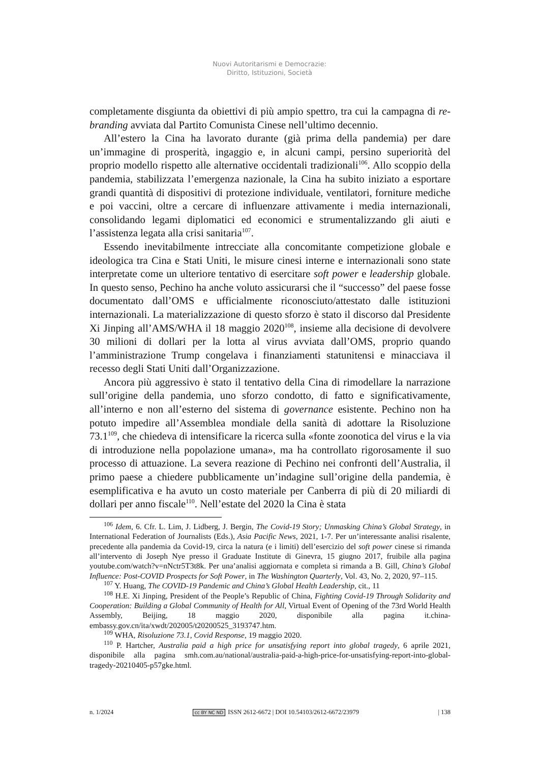Nuovi Autoritarismi e Democrazie:
Diritto, Istituzioni, Società
completamente disgiunta da obiettivi di più ampio spettro, tra cui la campagna di re-branding avviata dal Partito Comunista Cinese nell’ultimo decennio.
All’estero la Cina ha lavorato durante (già prima della pandemia) per dare un’immagine di prosperità, ingaggio e, in alcuni campi, persino superiorità del proprio modello rispetto alle alternative occidentali tradizionali<sup>106</sup>. Allo scoppio della pandemia, stabilizzata l’emergenza nazionale, la Cina ha subito iniziato a esportare grandi quantità di dispositivi di protezione individuale, ventilatori, forniture mediche e poi vaccini, oltre a cercare di influenzare attivamente i media internazionali, consolidando legami diplomatici ed economici e strumentalizzando gli aiuti e l’assistenza legata alla crisi sanitaria<sup>107</sup>.
Essendo inevitabilmente intrecciate alla concomitante competizione globale e ideologica tra Cina e Stati Uniti, le misure cinesi interne e internazionali sono state interpretate come un ulteriore tentativo di esercitare soft power e leadership globale. In questo senso, Pechino ha anche voluto assicurarsi che il “successo” del paese fosse documentato dall’OMS e ufficialmente riconosciuto/attestato dalle istituzioni internazionali. La materializzazione di questo sforzo è stato il discorso dal Presidente Xi Jinping all’AMS/WHA il 18 maggio 2020<sup>108</sup>, insieme alla decisione di devolvere 30 milioni di dollari per la lotta al virus avviata dall’OMS, proprio quando l’amministrazione Trump congelava i finanziamenti statunitensi e minacciava il recesso degli Stati Uniti dall’Organizzazione.
Ancora più aggressivo è stato il tentativo della Cina di rimodellare la narrazione sull’origine della pandemia, uno sforzo condotto, di fatto e significativamente, all’interno e non all’esterno del sistema di governance esistente. Pechino non ha potuto impedire all’Assemblea mondiale della sanità di adottare la Risoluzione 73.1<sup>109</sup>, che chiedeva di intensificare la ricerca sulla «fonte zoonotica del virus e la via di introduzione nella popolazione umana», ma ha controllato rigorosamente il suo processo di attuazione. La severa reazione di Pechino nei confronti dell’Australia, il primo paese a chiedere pubblicamente un’indagine sull’origine della pandemia, è esemplificativa e ha avuto un costo materiale per Canberra di più di 20 miliardi di dollari per anno fiscale<sup>110</sup>. Nell’estate del 2020 la Cina è stata
<sup>106</sup> Idem, 6. Cfr. L. Lim, J. Lidberg, J. Bergin, The Covid-19 Story; Unmasking China’s Global Strategy, in International Federation of Journalists (Eds.), Asia Pacific News, 2021, 1-7. Per un’interessante analisi risalente, precedente alla pandemia da Covid-19, circa la natura (e i limiti) dell’esercizio del soft power cinese si rimanda all’intervento di Joseph Nye presso il Graduate Institute di Ginevra, 15 giugno 2017, fruibile alla pagina youtube.com/watch?v=nNctr5T3t8k. Per una’analisi aggiornata e completa si rimanda a B. Gill, China’s Global Influence: Post-COVID Prospects for Soft Power, in The Washington Quarterly, Vol. 43, No. 2, 2020, 97–115.
<sup>107</sup> Y. Huang, The COVID-19 Pandemic and China’s Global Health Leadership, cit., 11
<sup>108</sup> H.E. Xi Jinping, President of the People’s Republic of China, Fighting Covid-19 Through Solidarity and Cooperation: Building a Global Community of Health for All, Virtual Event of Opening of the 73rd World Health Assembly, Beijing, 18 maggio 2020, disponibile alla pagina it.china-embassy.gov.cn/ita/xwdt/202005/t20200525_3193747.htm.
<sup>109</sup> WHA, Risoluzione 73.1, Covid Response, 19 maggio 2020.
<sup>110</sup> P. Hartcher, Australia paid a high price for unsatisfying report into global tragedy, 6 aprile 2021, disponibile alla pagina smh.com.au/national/australia-paid-a-high-price-for-unsatisfying-report-into-global-tragedy-20210405-p57gke.html.
n. 1/2024 cc BY NC ND ISSN 2612-6672 | DOI 10.54103/2612-6672/23979 | 138